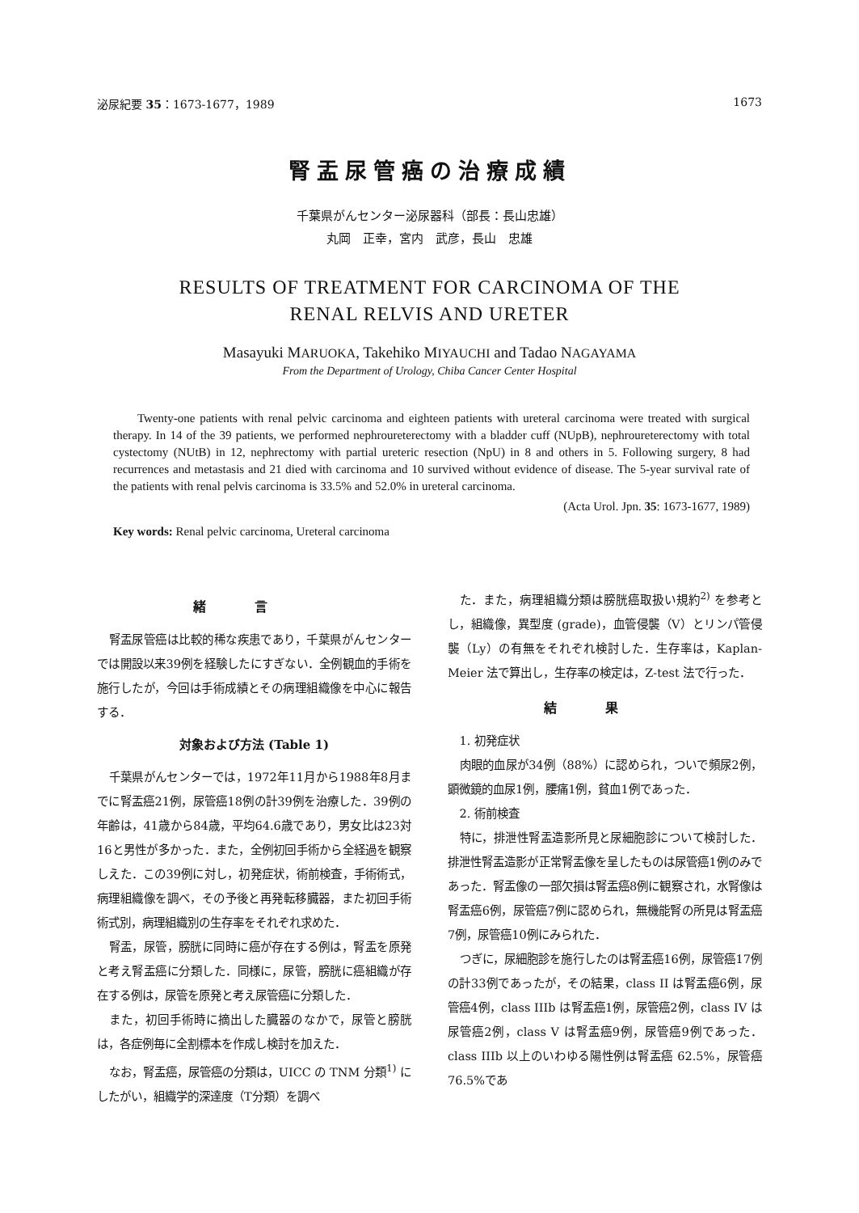泌尿紀要 35：1673-1677，1989 1673
腎盂尿管癌の治療成績
千葉県がんセンター泌尿器科（部長：長山忠雄）
丸岡　正幸，宮内　武彦，長山　忠雄
RESULTS OF TREATMENT FOR CARCINOMA OF THE
RENAL RELVIS AND URETER
Masayuki MARUOKA, Takehiko MIYAUCHI and Tadao NAGAYAMA
From the Department of Urology, Chiba Cancer Center Hospital
Twenty-one patients with renal pelvic carcinoma and eighteen patients with ureteral carcinoma were treated with surgical therapy. In 14 of the 39 patients, we performed nephroureterectomy with a bladder cuff (NUpB), nephroureterectomy with total cystectomy (NUtB) in 12, nephrectomy with partial ureteric resection (NpU) in 8 and others in 5. Following surgery, 8 had recurrences and metastasis and 21 died with carcinoma and 10 survived without evidence of disease. The 5-year survival rate of the patients with renal pelvis carcinoma is 33.5% and 52.0% in ureteral carcinoma.
(Acta Urol. Jpn. 35: 1673-1677, 1989)
Key words: Renal pelvic carcinoma, Ureteral carcinoma
緒言
腎盂尿管癌は比較的稀な疾患であり，千葉県がんセンターでは開設以来39例を経験したにすぎない．全例観血的手術を施行したが，今回は手術成績とその病理組織像を中心に報告する．
対象および方法 (Table 1)
千葉県がんセンターでは，1972年11月から1988年8月までに腎盂癌21例，尿管癌18例の計39例を治療した．39例の年齢は，41歳から84歳，平均64.6歳であり，男女比は23対16と男性が多かった．また，全例初回手術から全経過を観察しえた．この39例に対し，初発症状，術前検査，手術術式，病理組織像を調べ，その予後と再発転移臓器，また初回手術術式別，病理組織別の生存率をそれぞれ求めた．
腎盂，尿管，膀胱に同時に癌が存在する例は，腎盂を原発と考え腎盂癌に分類した．同様に，尿管，膀胱に癌組織が存在する例は，尿管を原発と考え尿管癌に分類した．
また，初回手術時に摘出した臓器のなかで，尿管と膀胱は，各症例毎に全割標本を作成し検討を加えた．
なお，腎盂癌，尿管癌の分類は，UICC の TNM 分類<sup>1)</sup> にしたがい，組織学的深達度（T分類）を調べ
た．また，病理組織分類は膀胱癌取扱い規約<sup>2)</sup> を参考とし，組織像，異型度 (grade)，血管侵襲（V）とリンパ管侵襲（Ly）の有無をそれぞれ検討した．生存率は，Kaplan-Meier 法で算出し，生存率の検定は，Z-test 法で行った．
結果
1. 初発症状
肉眼的血尿が34例（88%）に認められ，ついで頻尿2例，顕微鏡的血尿1例，腰痛1例，貧血1例であった．
2. 術前検査
特に，排泄性腎盂造影所見と尿細胞診について検討した．排泄性腎盂造影が正常腎盂像を呈したものは尿管癌1例のみであった．腎盂像の一部欠損は腎盂癌8例に観察され，水腎像は腎盂癌6例，尿管癌7例に認められ，無機能腎の所見は腎盂癌7例，尿管癌10例にみられた．
つぎに，尿細胞診を施行したのは腎盂癌16例，尿管癌17例の計33例であったが，その結果，class II は腎盂癌6例，尿管癌4例，class IIIb は腎盂癌1例，尿管癌2例，class IV は尿管癌2例，class V は腎盂癌9例，尿管癌9例であった．class IIIb 以上のいわゆる陽性例は腎盂癌 62.5%，尿管癌76.5%であ